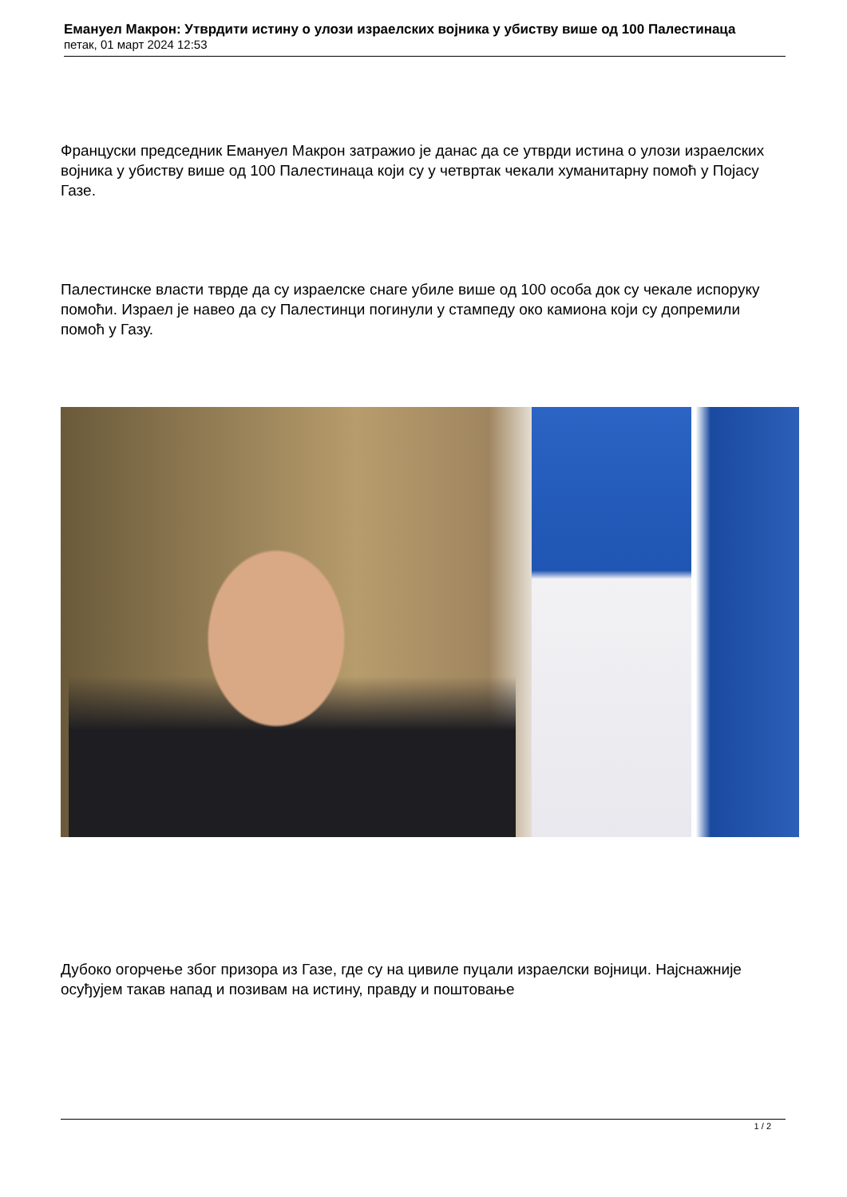Емануел Макрон: Утврдити истину о улози израелских војника у убиству више од 100 Палестинаца
петак, 01 март 2024 12:53
Француски председник Емануел Макрон затражио је данас да се утврди истина о улози израелских војника у убиству више од 100 Палестинаца који су у четвртак чекали хуманитарну помоћ у Појасу Газе.
Палестинске власти тврде да су израелске снаге убиле више од 100 особа док су чекале испоруку помоћи. Израел је навео да су Палестинци погинули у стампеду око камиона који су допремили помоћ у Газу.
Дубоко огорчење због призора из Газе, где су на цивиле пуцали израелски војници. Најснажније осуђујем такав напад и позивам на истину, правду и поштовање
1 / 2